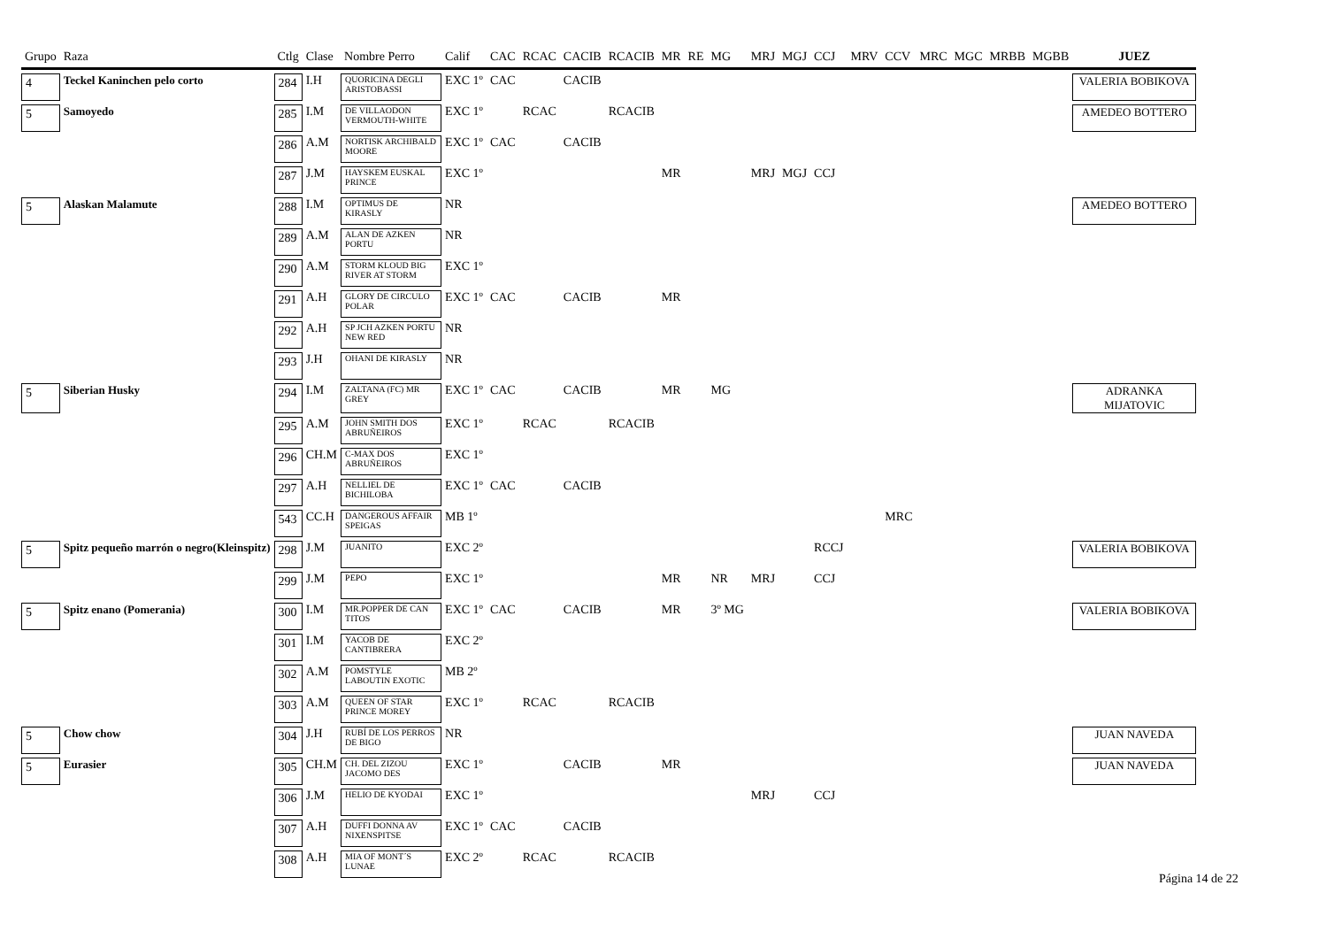| Grupo | Raza | Ctlg | Clase | Nombre Perro | Calif | CAC | RCAC | CACIB | RCACIB | MR | RE | MG | MRJ | MGJ | CCJ | MRV | CCV | MRC | MGC | MRBB | MGBB | JUEZ |
| --- | --- | --- | --- | --- | --- | --- | --- | --- | --- | --- | --- | --- | --- | --- | --- | --- | --- | --- | --- | --- | --- | --- |
| 4 | Teckel Kaninchen pelo corto | 284 | I.H | QUORICINA DEGLI ARISTOBASSI | EXC 1º | CAC | | CACIB | | | | | | | | | | | | | | VALERIA BOBIKOVA |
| 5 | Samoyedo | 285 | I.M | DE VILLAODON VERMOUTH-WHITE | EXC 1º | | RCAC | | RCACIB | | | | | | | | | | | | | AMEDEO BOTTERO |
| | | 286 | A.M | NORTISK ARCHIBALD MOORE | EXC 1º | CAC | | CACIB | | | | | | | | | | | | | | |
| | | 287 | J.M | HAYSKEM EUSKAL PRINCE | EXC 1º | | | | | MR | | | MRJ | MGJ | CCJ | | | | | | | |
| 5 | Alaskan Malamute | 288 | I.M | OPTIMUS DE KIRASLY | NR | | | | | | | | | | | | | | | | | AMEDEO BOTTERO |
| | | 289 | A.M | ALAN DE AZKEN PORTU | NR | | | | | | | | | | | | | | | | | |
| | | 290 | A.M | STORM KLOUD BIG RIVER AT STORM | EXC 1º | | | | | | | | | | | | | | | | | |
| | | 291 | A.H | GLORY DE CIRCULO POLAR | EXC 1º | CAC | | CACIB | | MR | | | | | | | | | | | | |
| | | 292 | A.H | SP JCH AZKEN PORTU NEW RED | NR | | | | | | | | | | | | | | | | | |
| | | 293 | J.H | OHANI DE KIRASLY | NR | | | | | | | | | | | | | | | | | |
| 5 | Siberian Husky | 294 | I.M | ZALTANA (FC) MR GREY | EXC 1º | CAC | | CACIB | | MR | | MG | | | | | | | | | | ADRANKA MIJATOVIC |
| | | 295 | A.M | JOHN SMITH DOS ABRUÑEIROS | EXC 1º | | RCAC | | RCACIB | | | | | | | | | | | | | |
| | | 296 | CH.M | C-MAX DOS ABRUÑEIROS | EXC 1º | | | | | | | | | | | | | | | | | |
| | | 297 | A.H | NELLIEL DE BICHILOBA | EXC 1º | CAC | | CACIB | | | | | | | | | | | | | | |
| | | 543 | CC.H | DANGEROUS AFFAIR SPEIGAS | MB 1º | | | | | | | | | | | | MRC | | | | | |
| 5 | Spitz pequeño marrón o negro(Kleinspitz) | 298 | J.M | JUANITO | EXC 2º | | | | | | | | | | RCCJ | | | | | | | VALERIA BOBIKOVA |
| | | 299 | J.M | PEPO | EXC 1º | | | | | MR | | NR | MRJ | | CCJ | | | | | | | |
| 5 | Spitz enano (Pomerania) | 300 | I.M | MR.POPPER DE CAN TITOS | EXC 1º | CAC | | CACIB | | MR | | 3º MG | | | | | | | | | | VALERIA BOBIKOVA |
| | | 301 | I.M | YACOB DE CANTIBRERA | EXC 2º | | | | | | | | | | | | | | | | | |
| | | 302 | A.M | POMSTYLE LABOUTIN EXOTIC | MB 2º | | | | | | | | | | | | | | | | | |
| | | 303 | A.M | QUEEN OF STAR PRINCE MOREY | EXC 1º | | RCAC | | RCACIB | | | | | | | | | | | | | |
| 5 | Chow chow | 304 | J.H | RUBÍ DE LOS PERROS DE BIGO | NR | | | | | | | | | | | | | | | | | JUAN NAVEDA |
| 5 | Eurasier | 305 | CH.M | CH. DEL ZIZOU JACOMO DES | EXC 1º | | | CACIB | | MR | | | | | | | | | | | | JUAN NAVEDA |
| | | 306 | J.M | HELIO DE KYODAI | EXC 1º | | | | | | | | MRJ | | CCJ | | | | | | | |
| | | 307 | A.H | DUFFI DONNA AV NIXENSPITSE | EXC 1º | CAC | | CACIB | | | | | | | | | | | | | | |
| | | 308 | A.H | MIA OF MONT´S LUNAE | EXC 2º | | RCAC | | RCACIB | | | | | | | | | | | | | |
Página 14 de 22